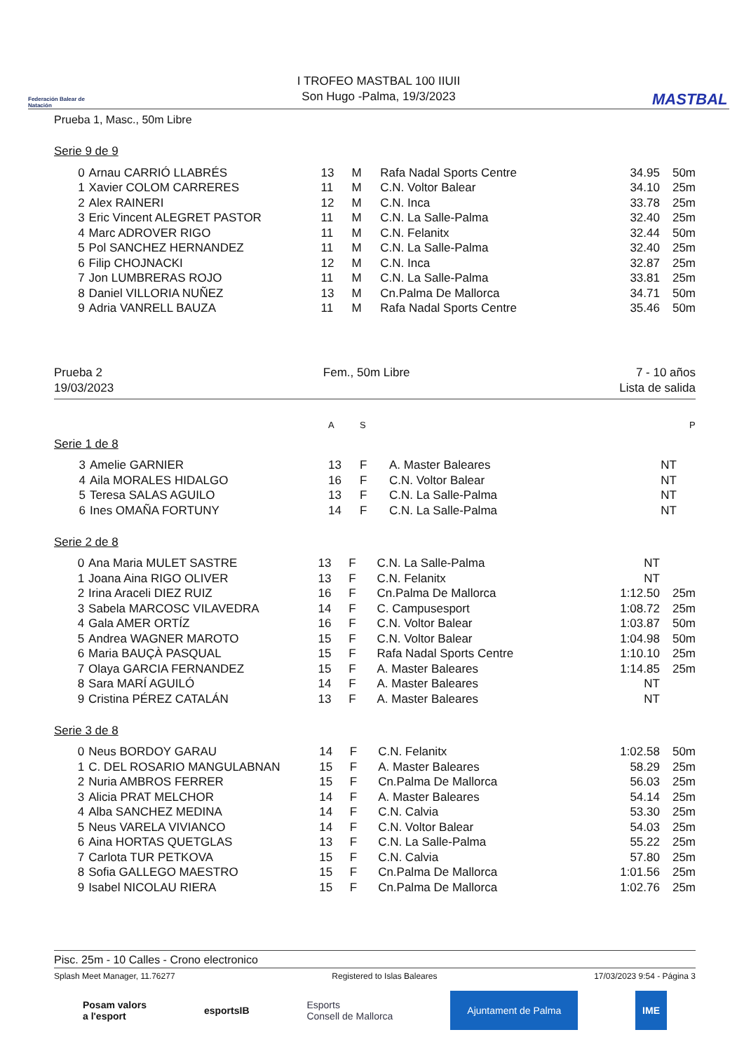Federación Balear de Natación
I TROFEO MASTBAL 100 IIUII
Son Hugo -Palma, 19/3/2023
MASTBAL
Prueba 1, Masc., 50m Libre
Serie 9 de 9
| 0 | Arnau CARRIÓ LLABRÉS | 13 | M | Rafa Nadal Sports Centre | 34.95 | 50m |
| 1 | Xavier COLOM CARRERES | 11 | M | C.N. Voltor Balear | 34.10 | 25m |
| 2 | Alex RAINERI | 12 | M | C.N. Inca | 33.78 | 25m |
| 3 | Eric Vincent ALEGRET PASTOR | 11 | M | C.N. La Salle-Palma | 32.40 | 25m |
| 4 | Marc ADROVER RIGO | 11 | M | C.N. Felanitx | 32.44 | 50m |
| 5 | Pol SANCHEZ HERNANDEZ | 11 | M | C.N. La Salle-Palma | 32.40 | 25m |
| 6 | Filip CHOJNACKI | 12 | M | C.N. Inca | 32.87 | 25m |
| 7 | Jon LUMBRERAS ROJO | 11 | M | C.N. La Salle-Palma | 33.81 | 25m |
| 8 | Daniel VILLORIA NUÑEZ | 13 | M | Cn.Palma De Mallorca | 34.71 | 50m |
| 9 | Adria VANRELL BAUZA | 11 | M | Rafa Nadal Sports Centre | 35.46 | 50m |
Prueba 2
19/03/2023
Fem., 50m Libre 7 - 10 años
Lista de salida
| | | A | S | | | P |
Serie 1 de 8
| 3 | Amelie GARNIER | 13 | F | A. Master Baleares | NT | |
| 4 | Aila MORALES HIDALGO | 16 | F | C.N. Voltor Balear | NT | |
| 5 | Teresa SALAS AGUILO | 13 | F | C.N. La Salle-Palma | NT | |
| 6 | Ines OMAÑA FORTUNY | 14 | F | C.N. La Salle-Palma | NT | |
Serie 2 de 8
| 0 | Ana Maria MULET SASTRE | 13 | F | C.N. La Salle-Palma | NT | |
| 1 | Joana Aina RIGO OLIVER | 13 | F | C.N. Felanitx | NT | |
| 2 | Irina Araceli DIEZ RUIZ | 16 | F | Cn.Palma De Mallorca | 1:12.50 | 25m |
| 3 | Sabela MARCOSC VILAVEDRA | 14 | F | C. Campusesport | 1:08.72 | 25m |
| 4 | Gala AMER ORTÍZ | 16 | F | C.N. Voltor Balear | 1:03.87 | 50m |
| 5 | Andrea WAGNER MAROTO | 15 | F | C.N. Voltor Balear | 1:04.98 | 50m |
| 6 | Maria BAUÇÀ PASQUAL | 15 | F | Rafa Nadal Sports Centre | 1:10.10 | 25m |
| 7 | Olaya GARCIA FERNANDEZ | 15 | F | A. Master Baleares | 1:14.85 | 25m |
| 8 | Sara MARÍ AGUILÓ | 14 | F | A. Master Baleares | NT | |
| 9 | Cristina PÉREZ CATALÁN | 13 | F | A. Master Baleares | NT | |
Serie 3 de 8
| 0 | Neus BORDOY GARAU | 14 | F | C.N. Felanitx | 1:02.58 | 50m |
| 1 | C. DEL ROSARIO MANGULABNAN | 15 | F | A. Master Baleares | 58.29 | 25m |
| 2 | Nuria AMBROS FERRER | 15 | F | Cn.Palma De Mallorca | 56.03 | 25m |
| 3 | Alicia PRAT MELCHOR | 14 | F | A. Master Baleares | 54.14 | 25m |
| 4 | Alba SANCHEZ MEDINA | 14 | F | C.N. Calvia | 53.30 | 25m |
| 5 | Neus VARELA VIVIANCO | 14 | F | C.N. Voltor Balear | 54.03 | 25m |
| 6 | Aina HORTAS QUETGLAS | 13 | F | C.N. La Salle-Palma | 55.22 | 25m |
| 7 | Carlota TUR PETKOVA | 15 | F | C.N. Calvia | 57.80 | 25m |
| 8 | Sofia GALLEGO MAESTRO | 15 | F | Cn.Palma De Mallorca | 1:01.56 | 25m |
| 9 | Isabel NICOLAU RIERA | 15 | F | Cn.Palma De Mallorca | 1:02.76 | 25m |
Pisc. 25m - 10 Calles - Crono electronico
Splash Meet Manager, 11.76277 Registered to Islas Baleares 17/03/2023 9:54 - Página 3
Posam valors
a l'esport esportsIB Esports
Consell de Mallorca Ajuntament de Palma IME